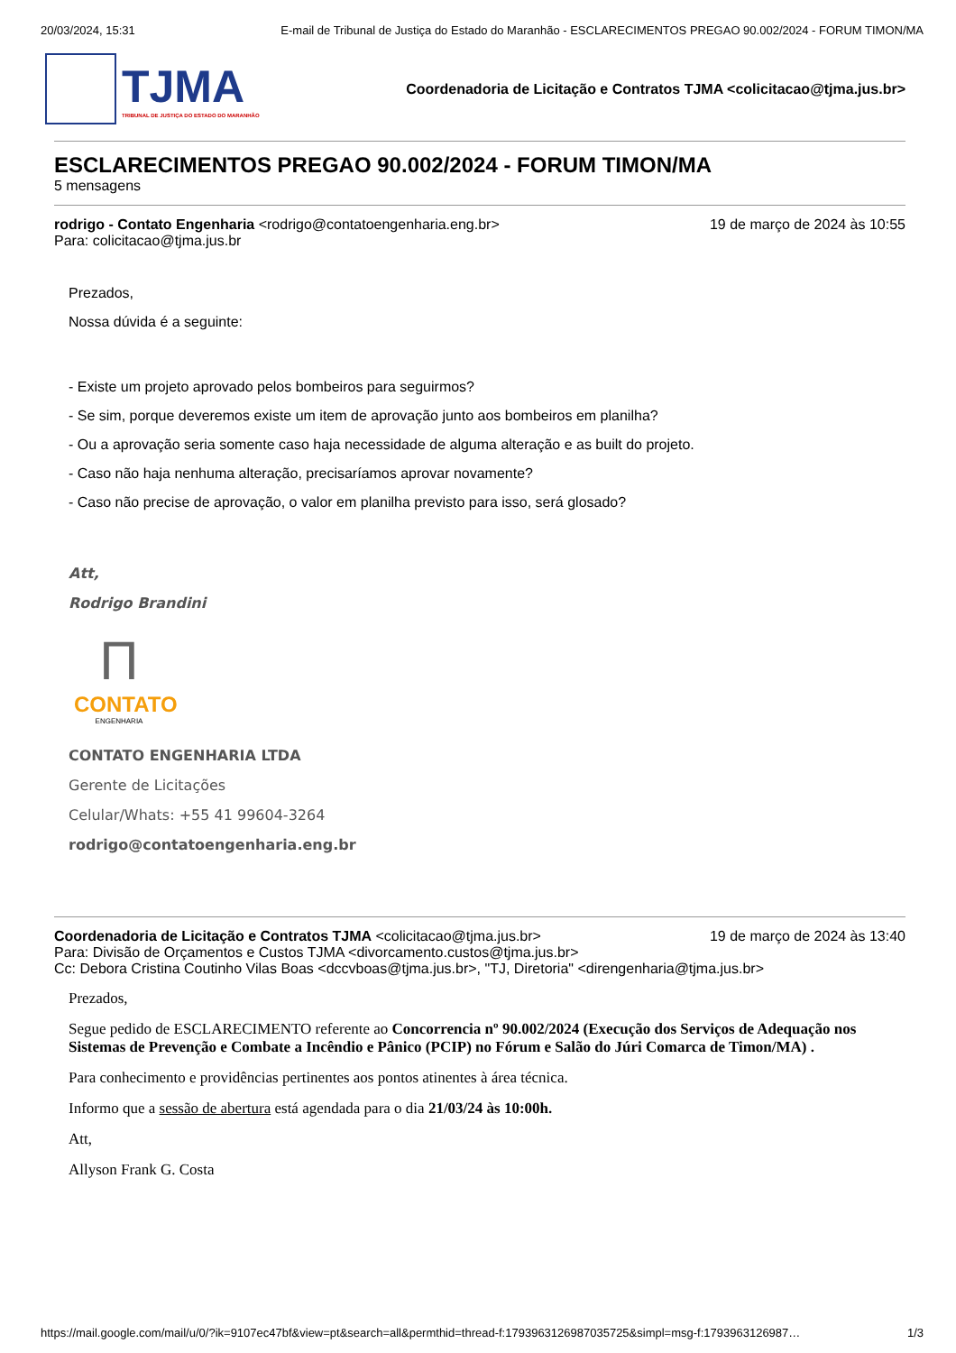20/03/2024, 15:31 E-mail de Tribunal de Justiça do Estado do Maranhão - ESCLARECIMENTOS PREGAO 90.002/2024 - FORUM TIMON/MA
TJMA
TRIBUNAL DE JUSTIÇA DO ESTADO DO MARANHÃO
Coordenadoria de Licitação e Contratos TJMA <colicitacao@tjma.jus.br>
ESCLARECIMENTOS PREGAO 90.002/2024 - FORUM TIMON/MA
5 mensagens
rodrigo - Contato Engenharia <rodrigo@contatoengenharia.eng.br> 19 de março de 2024 às 10:55
Para: colicitacao@tjma.jus.br
Prezados,
Nossa dúvida é a seguinte:
- Existe um projeto aprovado pelos bombeiros para seguirmos?
- Se sim, porque deveremos existe um item de aprovação junto aos bombeiros em planilha?
- Ou a aprovação seria somente caso haja necessidade de alguma alteração e as built do projeto.
- Caso não haja nenhuma alteração, precisaríamos aprovar novamente?
- Caso não precise de aprovação, o valor em planilha previsto para isso, será glosado?
Att,
Rodrigo Brandini
Π
CONTATO
ENGENHARIA
CONTATO ENGENHARIA LTDA
Gerente de Licitações
Celular/Whats: +55 41 99604-3264
rodrigo@contatoengenharia.eng.br
Coordenadoria de Licitação e Contratos TJMA <colicitacao@tjma.jus.br> 19 de março de 2024 às 13:40
Para: Divisão de Orçamentos e Custos TJMA <divorcamento.custos@tjma.jus.br>
Cc: Debora Cristina Coutinho Vilas Boas <dccvboas@tjma.jus.br>, "TJ, Diretoria" <direngenharia@tjma.jus.br>
Prezados,
Segue pedido de ESCLARECIMENTO referente ao Concorrencia nº 90.002/2024 (Execução dos Serviços de Adequação nos Sistemas de Prevenção e Combate a Incêndio e Pânico (PCIP) no Fórum e Salão do Júri Comarca de Timon/MA) .
Para conhecimento e providências pertinentes aos pontos atinentes à área técnica.
Informo que a sessão de abertura está agendada para o dia 21/03/24 às 10:00h.
Att,
Allyson Frank G. Costa
https://mail.google.com/mail/u/0/?ik=9107ec47bf&view=pt&search=all&permthid=thread-f:1793963126987035725&simpl=msg-f:179396312698​7… 1/3